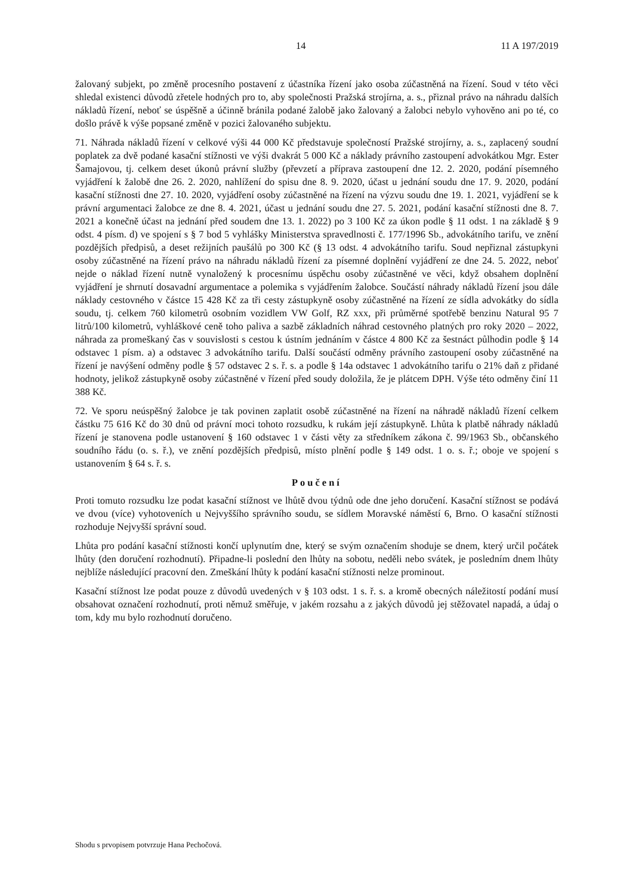14 11 A 197/2019
žalovaný subjekt, po změně procesního postavení z účastníka řízení jako osoba zúčastněná na řízení. Soud v této věci shledal existenci důvodů zřetele hodných pro to, aby společnosti Pražská strojírna, a. s., přiznal právo na náhradu dalších nákladů řízení, neboť se úspěšně a účinně bránila podané žalobě jako žalovaný a žalobci nebylo vyhověno ani po té, co došlo právě k výše popsané změně v pozici žalovaného subjektu.
71. Náhrada nákladů řízení v celkové výši 44 000 Kč představuje společností Pražské strojírny, a. s., zaplacený soudní poplatek za dvě podané kasační stížnosti ve výši dvakrát 5 000 Kč a náklady právního zastoupení advokátkou Mgr. Ester Šamajovou, tj. celkem deset úkonů právní služby (převzetí a příprava zastoupení dne 12. 2. 2020, podání písemného vyjádření k žalobě dne 26. 2. 2020, nahlížení do spisu dne 8. 9. 2020, účast u jednání soudu dne 17. 9. 2020, podání kasační stížnosti dne 27. 10. 2020, vyjádření osoby zúčastněné na řízení na výzvu soudu dne 19. 1. 2021, vyjádření se k právní argumentaci žalobce ze dne 8. 4. 2021, účast u jednání soudu dne 27. 5. 2021, podání kasační stížnosti dne 8. 7. 2021 a konečně účast na jednání před soudem dne 13. 1. 2022) po 3 100 Kč za úkon podle § 11 odst. 1 na základě § 9 odst. 4 písm. d) ve spojení s § 7 bod 5 vyhlášky Ministerstva spravedlnosti č. 177/1996 Sb., advokátního tarifu, ve znění pozdějších předpisů, a deset režijních paušálů po 300 Kč (§ 13 odst. 4 advokátního tarifu. Soud nepřiznal zástupkyni osoby zúčastněné na řízení právo na náhradu nákladů řízení za písemné doplnění vyjádření ze dne 24. 5. 2022, neboť nejde o náklad řízení nutně vynaložený k procesnímu úspěchu osoby zúčastněné ve věci, když obsahem doplnění vyjádření je shrnutí dosavadní argumentace a polemika s vyjádřením žalobce. Součástí náhrady nákladů řízení jsou dále náklady cestovného v částce 15 428 Kč za tři cesty zástupkyně osoby zúčastněné na řízení ze sídla advokátky do sídla soudu, tj. celkem 760 kilometrů osobním vozidlem VW Golf, RZ xxx, při průměrné spotřebě benzinu Natural 95 7 litrů/100 kilometrů, vyhláškové ceně toho paliva a sazbě základních náhrad cestovného platných pro roky 2020 – 2022, náhrada za promeškaný čas v souvislosti s cestou k ústním jednáním v částce 4 800 Kč za šestnáct půlhodin podle § 14 odstavec 1 písm. a) a odstavec 3 advokátního tarifu. Další součástí odměny právního zastoupení osoby zúčastněné na řízení je navýšení odměny podle § 57 odstavec 2 s. ř. s. a podle § 14a odstavec 1 advokátního tarifu o 21% daň z přidané hodnoty, jelikož zástupkyně osoby zúčastněné v řízení před soudy doložila, že je plátcem DPH. Výše této odměny činí 11 388 Kč.
72. Ve sporu neúspěšný žalobce je tak povinen zaplatit osobě zúčastněné na řízení na náhradě nákladů řízení celkem částku 75 616 Kč do 30 dnů od právní moci tohoto rozsudku, k rukám její zástupkyně. Lhůta k platbě náhrady nákladů řízení je stanovena podle ustanovení § 160 odstavec 1 v části věty za středníkem zákona č. 99/1963 Sb., občanského soudního řádu (o. s. ř.), ve znění pozdějších předpisů, místo plnění podle § 149 odst. 1 o. s. ř.; oboje ve spojení s ustanovením § 64 s. ř. s.
Poučení
Proti tomuto rozsudku lze podat kasační stížnost ve lhůtě dvou týdnů ode dne jeho doručení. Kasační stížnost se podává ve dvou (více) vyhotoveních u Nejvyššího správního soudu, se sídlem Moravské náměstí 6, Brno. O kasační stížnosti rozhoduje Nejvyšší správní soud.
Lhůta pro podání kasační stížnosti končí uplynutím dne, který se svým označením shoduje se dnem, který určil počátek lhůty (den doručení rozhodnutí). Připadne-li poslední den lhůty na sobotu, neděli nebo svátek, je posledním dnem lhůty nejblíže následující pracovní den. Zmeškání lhůty k podání kasační stížnosti nelze prominout.
Kasační stížnost lze podat pouze z důvodů uvedených v § 103 odst. 1 s. ř. s. a kromě obecných náležitostí podání musí obsahovat označení rozhodnutí, proti němuž směřuje, v jakém rozsahu a z jakých důvodů jej stěžovatel napadá, a údaj o tom, kdy mu bylo rozhodnutí doručeno.
Shodu s prvopisem potvrzuje Hana Pechočová.